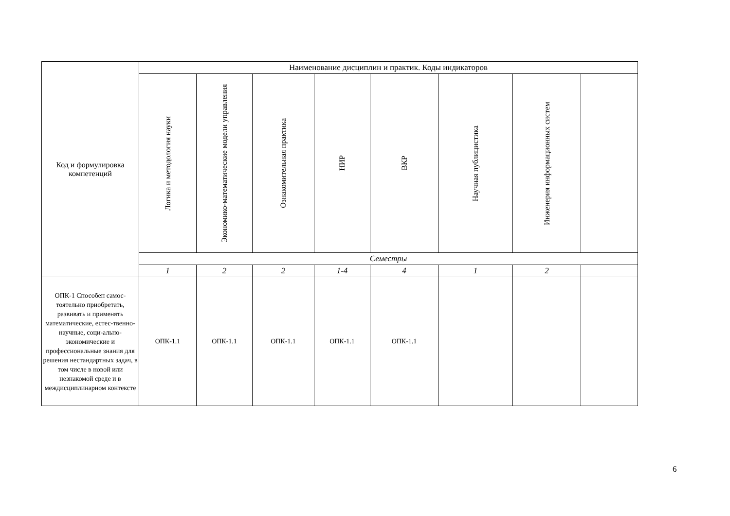| Код и формулировка компетенций | Наименование дисциплин и практик. Коды индикаторов | | | | | | | |
| --- | --- | --- | --- | --- | --- | --- | --- | --- |
| | Логика и методология науки | Экономико-математические модели управления | Ознакомительная практика | НИР | ВКР | Научная публицистика | Инженерия информационных систем | |
| | Семестры | | | | | | | |
| | 1 | 2 | 2 | 1-4 | 4 | 1 | 2 | |
| ОПК-1 Способен самос-тоятельно приобретать, развивать и применять математические, естес-твенно-научные, соци-ально-экономические и профессиональные знания для решения нестандартных задач, в том числе в новой или незнакомой среде и в междисциплинарном контексте | ОПК-1.1 | ОПК-1.1 | ОПК-1.1 | ОПК-1.1 | ОПК-1.1 | | | |
6